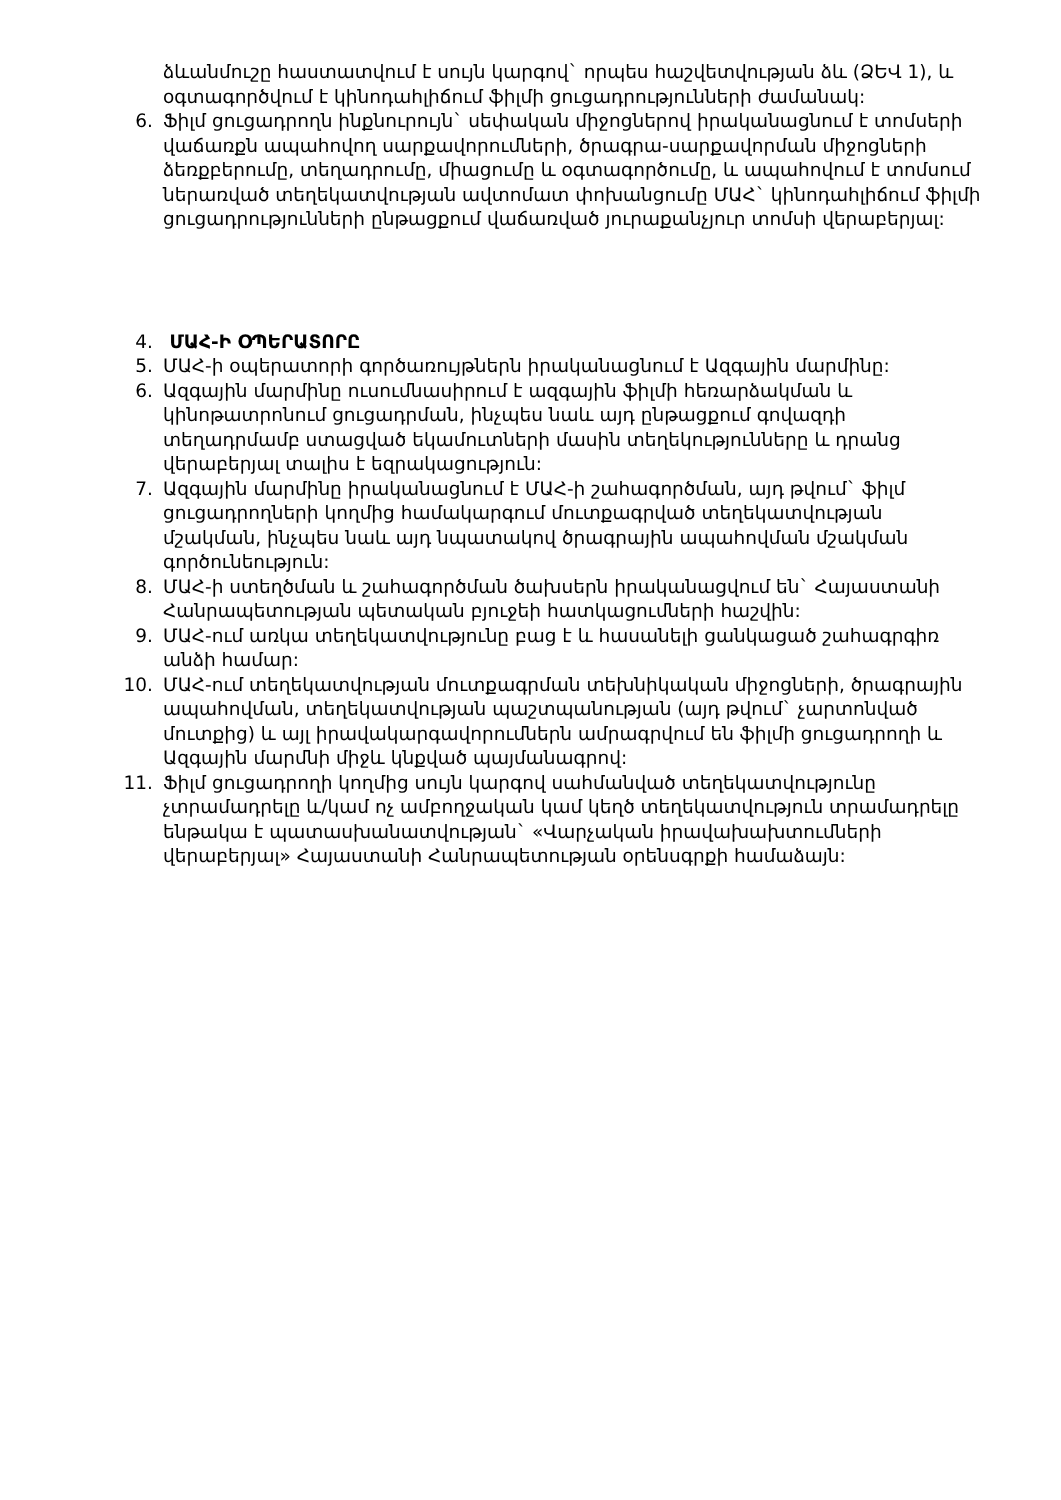ձևանմուշը հաստատվում է սույն կարգով` որպես հաշվետվության ձև (ՁԵՎ 1), և օգտագործվում է կինոդահլիճում ֆիլմի ցուցադրությունների ժամանակ:
6. Ֆիլմ ցուցադրողն ինքնուրույն` սեփական միջոցներով իրականացնում է տոմսերի վաճառքն ապահովող սարքավորումների, ծրագրա-սարքավորման միջոցների ձեռքբերումը, տեղադրումը, միացումը և օգտագործումը, և ապահովում է տոմսում ներառված տեղեկատվության ավտոմատ փոխանցումը ՄԱՀ` կինոդահլիճում ֆիլմի ցուցադրությունների ընթացքում վաճառված յուրաքանչյուր տոմսի վերաբերյալ:
4. ՄԱՀ-Ի ՕՊԵՐԱՏՈՐԸ
5. ՄԱՀ-ի օպերատորի գործառույթներն իրականացնում է Ազգային մարմինը:
6. Ազգային մարմինը ուսումնասիրում է ազգային ֆիլմի հեռարձակման և կինոթատրոնում ցուցադրման, ինչպես նաև այդ ընթացքում գովազդի տեղադրմամբ ստացված եկամուտների մասին տեղեկությունները և դրանց վերաբերյալ տալիս է եզրակացություն:
7. Ազգային մարմինը իրականացնում է ՄԱՀ-ի շահագործման, այդ թվում` ֆիլմ ցուցադրողների կողմից համակարգում մուտքագրված տեղեկատվության մշակման, ինչպես նաև այդ նպատակով ծրագրային ապահովման մշակման գործունեություն:
8. ՄԱՀ-ի ստեղծման և շահագործման ծախսերն իրականացվում են` Հայաստանի Հանրապետության պետական բյուջեի հատկացումների հաշվին:
9. ՄԱՀ-ում առկա տեղեկատվությունը բաց է և հասանելի ցանկացած շահագրգիռ անձի համար:
10. ՄԱՀ-ում տեղեկատվության մուտքագրման տեխնիկական միջոցների, ծրագրային ապահովման, տեղեկատվության պաշտպանության (այդ թվում` չարտոնված մուտքից) և այլ իրավակարգավորումներն ամրագրվում են ֆիլմի ցուցադրողի և Ազգային մարմնի միջև կնքված պայմանագրով:
11. Ֆիլմ ցուցադրողի կողմից սույն կարգով սահմանված տեղեկատվությունը չտրամադրելը և/կամ ոչ ամբողջական կամ կեղծ տեղեկատվություն տրամադրելը ենթակա է պատասխանատվության` «Վարչական իրավախախտումների վերաբերյալ» Հայաստանի Հանրապետության օրենսգրքի համաձայն: